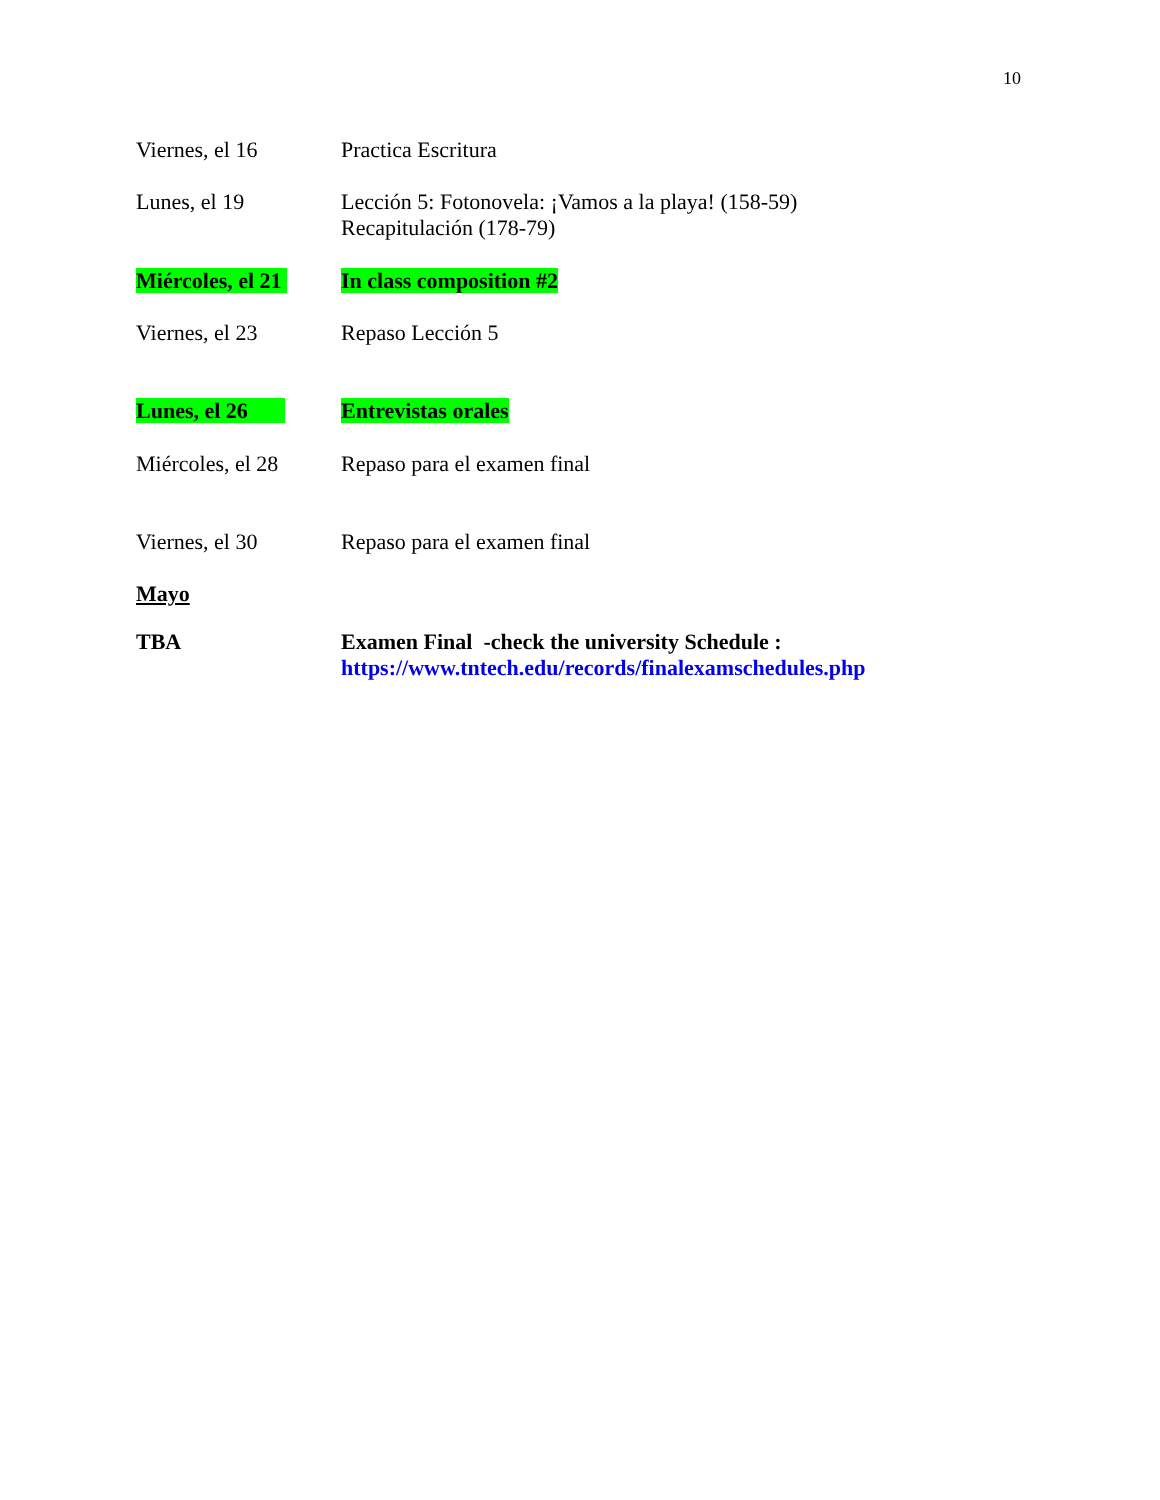10
Viernes, el 16 Practica Escritura
Lunes, el 19 Lección 5: Fotonovela: ¡Vamos a la playa! (158-59)
Recapitulación (178-79)
Miércoles, el 21
In class composition #2
Viernes, el 23 Repaso Lección 5
Lunes, el 26 Entrevistas orales
Miércoles, el 28
Repaso para el examen final
Viernes, el 30 Repaso para el examen final
Mayo
TBA Examen Final -check the university Schedule :
https://www.tntech.edu/records/finalexamschedules.php